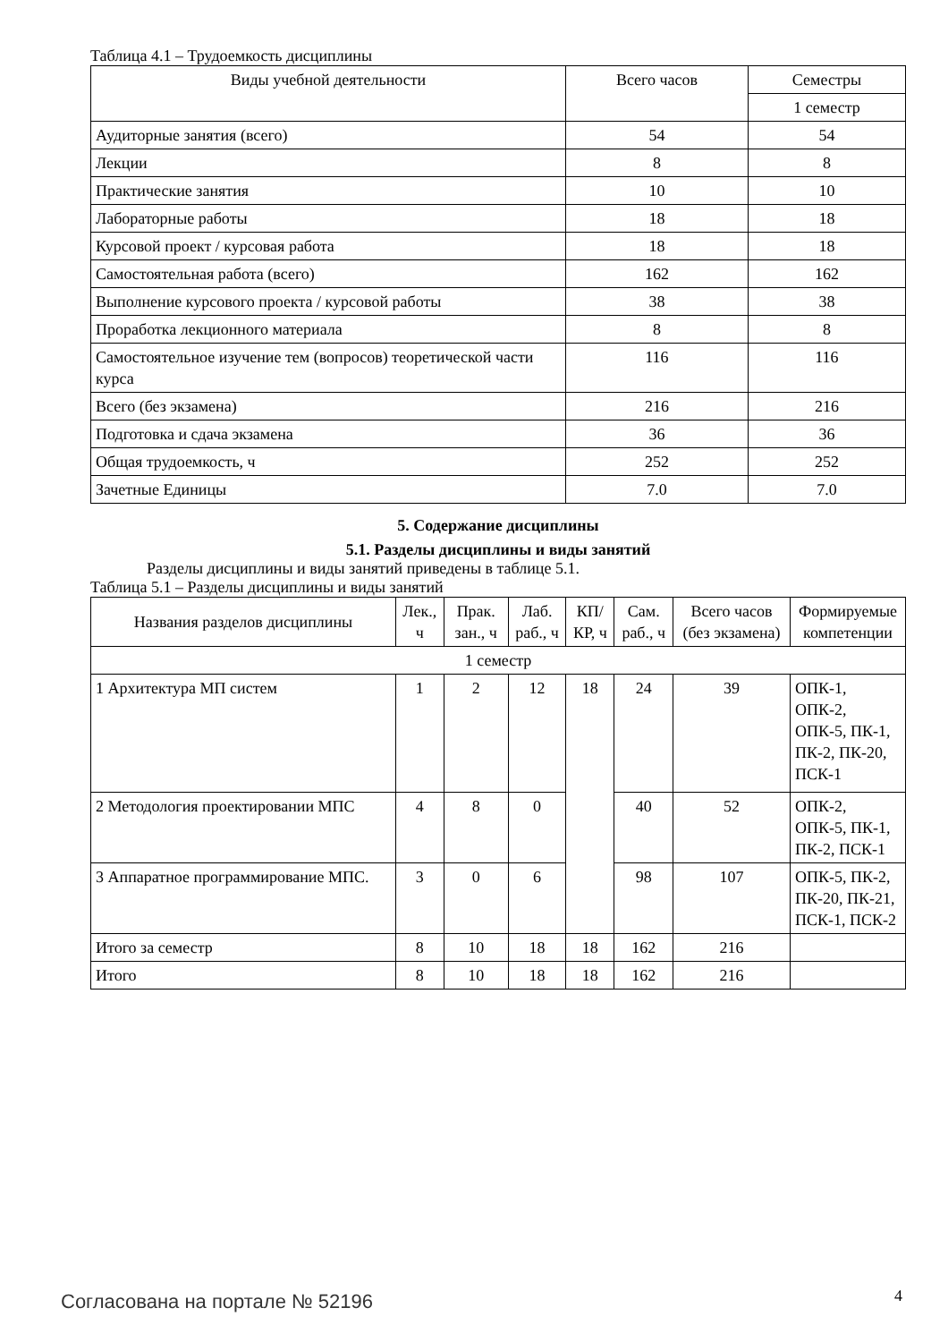Таблица 4.1 – Трудоемкость дисциплины
| Виды учебной деятельности | Всего часов | Семестры |
| --- | --- | --- |
| | | 1 семестр |
| Аудиторные занятия (всего) | 54 | 54 |
| Лекции | 8 | 8 |
| Практические занятия | 10 | 10 |
| Лабораторные работы | 18 | 18 |
| Курсовой проект / курсовая работа | 18 | 18 |
| Самостоятельная работа (всего) | 162 | 162 |
| Выполнение курсового проекта / курсовой работы | 38 | 38 |
| Проработка лекционного материала | 8 | 8 |
| Самостоятельное изучение тем (вопросов) теоретической части курса | 116 | 116 |
| Всего (без экзамена) | 216 | 216 |
| Подготовка и сдача экзамена | 36 | 36 |
| Общая трудоемкость, ч | 252 | 252 |
| Зачетные Единицы | 7.0 | 7.0 |
5. Содержание дисциплины
5.1. Разделы дисциплины и виды занятий
Разделы дисциплины и виды занятий приведены в таблице 5.1.
Таблица 5.1 – Разделы дисциплины и виды занятий
| Названия разделов дисциплины | Лек., ч | Прак. зан., ч | Лаб. раб., ч | КП/КР, ч | Сам. раб., ч | Всего часов (без экзамена) | Формируемые компетенции |
| --- | --- | --- | --- | --- | --- | --- | --- |
| 1 семестр | | | | | | | |
| 1 Архитектура МП систем | 1 | 2 | 12 | 18 | 24 | 39 | ОПК-1, ОПК-2, ОПК-5, ПК-1, ПК-2, ПК-20, ПСК-1 |
| 2 Методология проектировании МПС | 4 | 8 | 0 | | 40 | 52 | ОПК-2, ОПК-5, ПК-1, ПК-2, ПСК-1 |
| 3 Аппаратное программирование МПС. | 3 | 0 | 6 | | 98 | 107 | ОПК-5, ПК-2, ПК-20, ПК-21, ПСК-1, ПСК-2 |
| Итого за семестр | 8 | 10 | 18 | 18 | 162 | 216 | |
| Итого | 8 | 10 | 18 | 18 | 162 | 216 | |
Согласована на портале № 52196 4